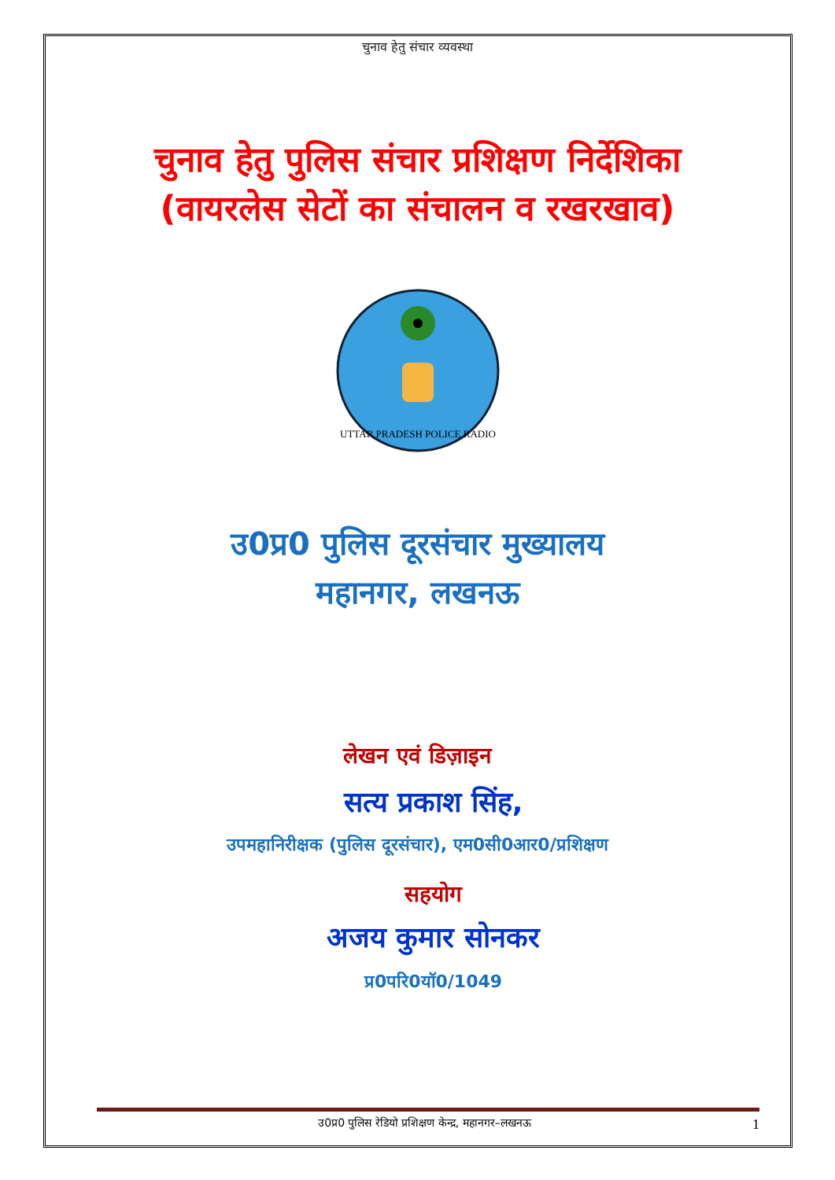चुनाव हेतु संचार व्यवस्था
चुनाव हेतु पुलिस संचार प्रशिक्षण निर्देशिका
(वायरलेस सेटों का संचालन व रखरखाव)
UTTAR PRADESH POLICE RADIO
उ0प्र0 पुलिस दूरसंचार मुख्यालय
महानगर, लखनऊ
लेखन एवं डिज़ाइन
सत्य प्रकाश सिंह,
उपमहानिरीक्षक (पुलिस दूरसंचार), एम0सी0आर0/प्रशिक्षण
सहयोग
अजय कुमार सोनकर
प्र0परि0यॉ0/1049
उ0प्र0 पुलिस रेडियो प्रशिक्षण केन्द्र, महानगर–लखनऊ 1